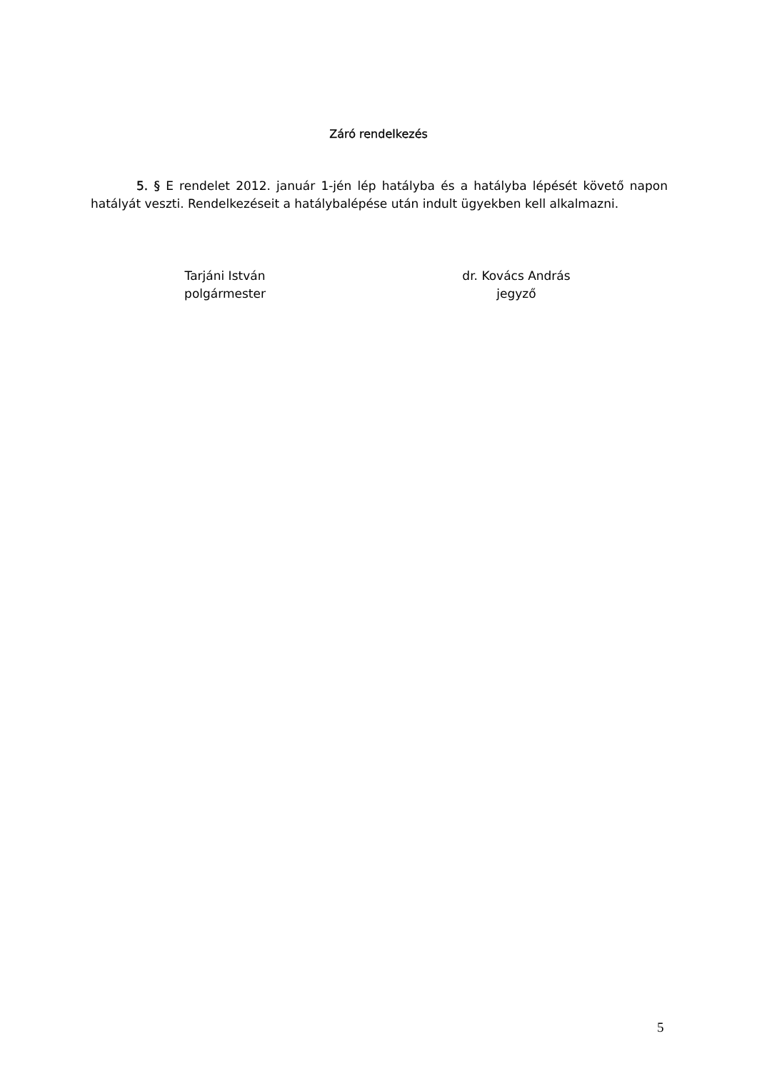Záró rendelkezés
5. § E rendelet 2012. január 1-jén lép hatályba és a hatályba lépését követő napon hatályát veszti. Rendelkezéseit a hatálybalépése után indult ügyekben kell alkalmazni.
Tarjáni István
polgármester
dr. Kovács András
jegyző
5